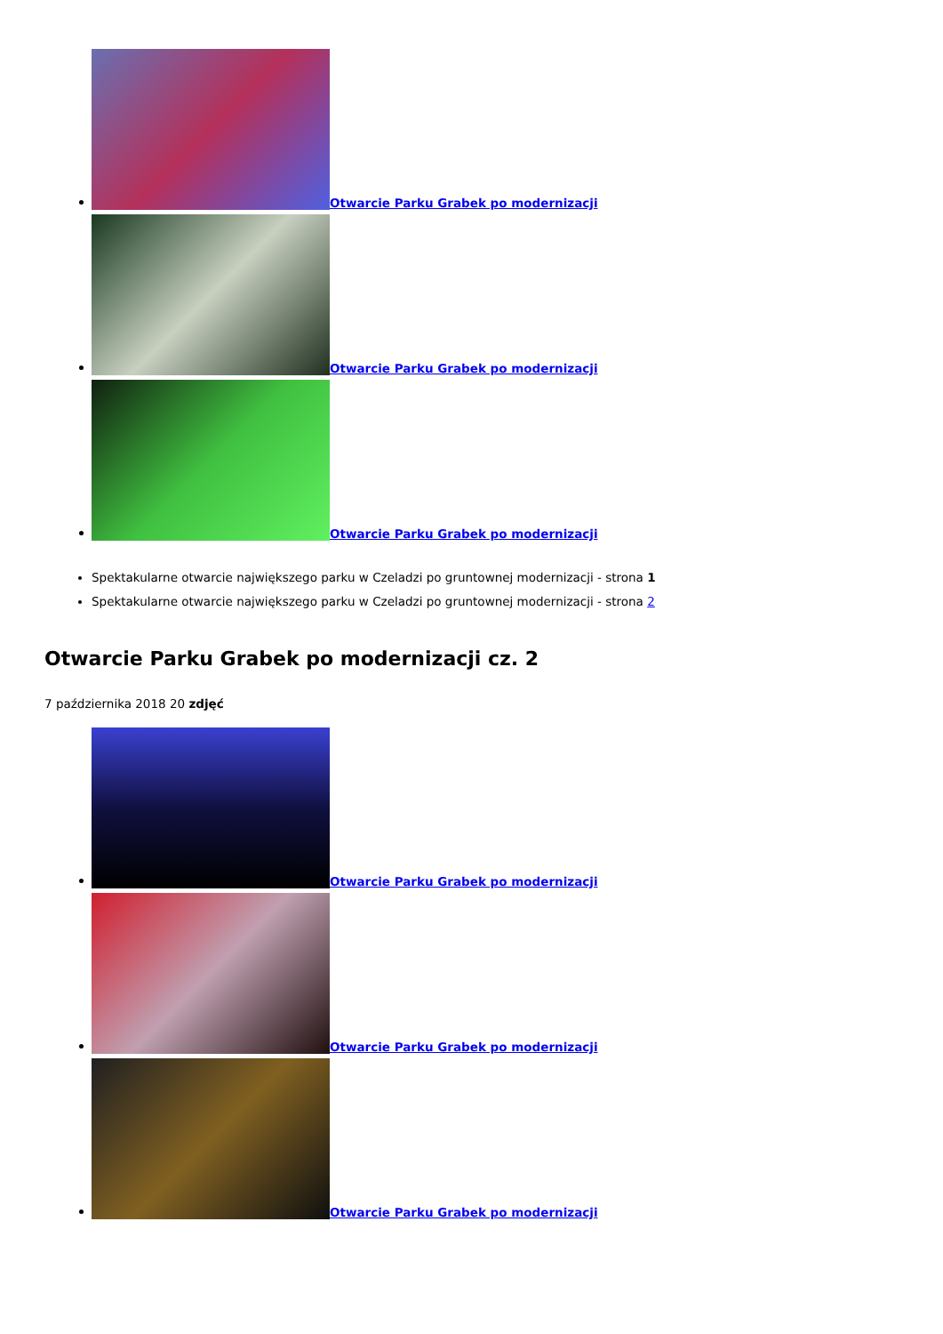Otwarcie Parku Grabek po modernizacji
Otwarcie Parku Grabek po modernizacji
Otwarcie Parku Grabek po modernizacji
Spektakularne otwarcie największego parku w Czeladzi po gruntownej modernizacji - strona 1
Spektakularne otwarcie największego parku w Czeladzi po gruntownej modernizacji - strona 2
Otwarcie Parku Grabek po modernizacji cz. 2
7 października 2018 20 zdjęć
Otwarcie Parku Grabek po modernizacji
Otwarcie Parku Grabek po modernizacji
Otwarcie Parku Grabek po modernizacji